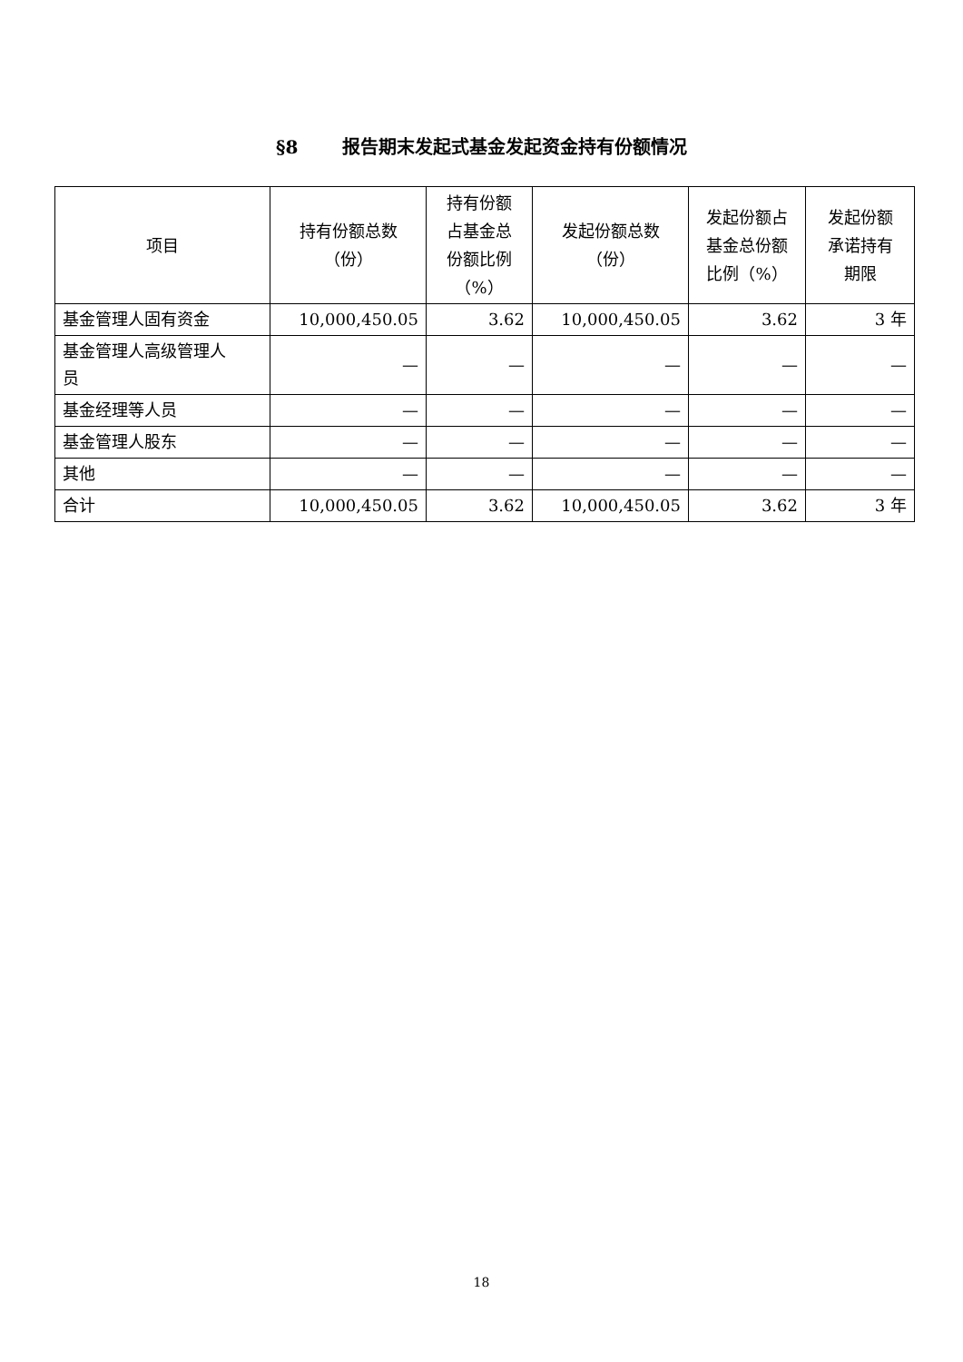§8 报告期末发起式基金发起资金持有份额情况
| 项目 | 持有份额总数 （份） | 持有份额 占基金总 份额比例 （%） | 发起份额总数 （份） | 发起份额占 基金总份额 比例（%） | 发起份额 承诺持有 期限 |
| --- | --- | --- | --- | --- | --- |
| 基金管理人固有资金 | 10,000,450.05 | 3.62 | 10,000,450.05 | 3.62 | 3 年 |
| 基金管理人高级管理人 员 | — | — | — | — | — |
| 基金经理等人员 | — | — | — | — | — |
| 基金管理人股东 | — | — | — | — | — |
| 其他 | — | — | — | — | — |
| 合计 | 10,000,450.05 | 3.62 | 10,000,450.05 | 3.62 | 3 年 |
18